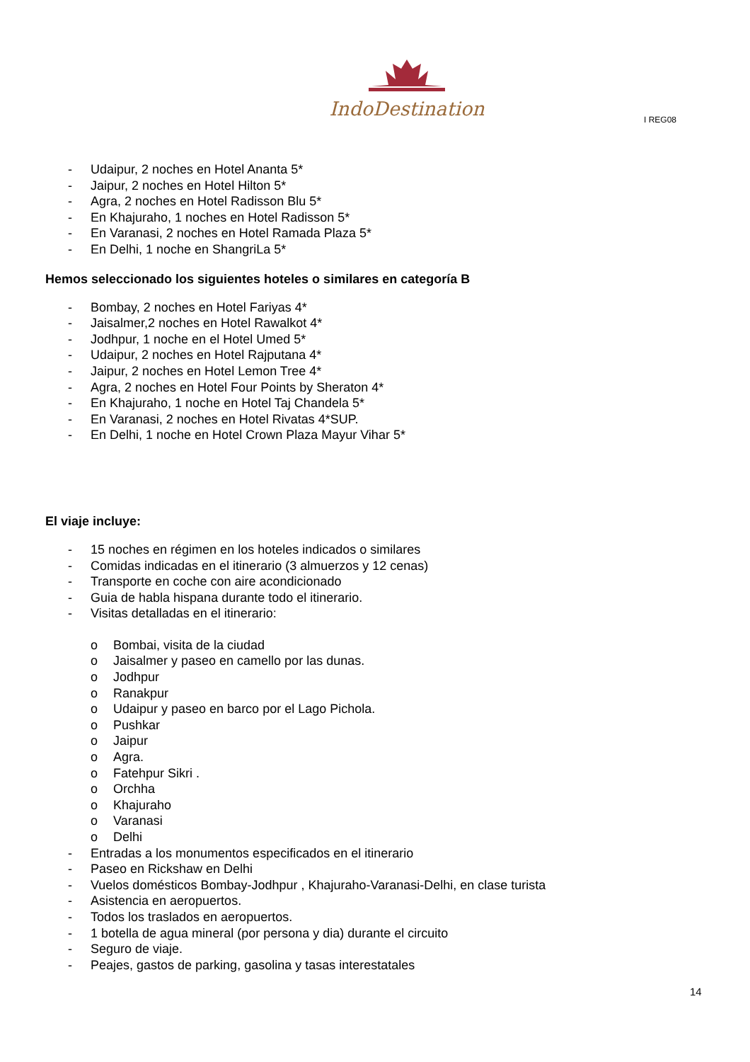IndoDestination
I REG08
- Udaipur, 2 noches en Hotel Ananta 5*
- Jaipur, 2 noches en Hotel Hilton 5*
- Agra, 2 noches en Hotel Radisson Blu 5*
- En Khajuraho, 1 noches en Hotel Radisson 5*
- En Varanasi, 2 noches en Hotel Ramada Plaza 5*
- En Delhi, 1 noche en ShangriLa 5*
Hemos seleccionado los siguientes hoteles o similares en categoría B
- Bombay, 2 noches en Hotel Fariyas 4*
- Jaisalmer,2 noches en Hotel Rawalkot 4*
- Jodhpur, 1 noche en el Hotel Umed 5*
- Udaipur, 2 noches en Hotel Rajputana 4*
- Jaipur, 2 noches en Hotel Lemon Tree 4*
- Agra, 2 noches en Hotel Four Points by Sheraton 4*
- En Khajuraho, 1 noche en Hotel Taj Chandela 5*
- En Varanasi, 2 noches en Hotel Rivatas 4*SUP.
- En Delhi, 1 noche en Hotel Crown Plaza Mayur Vihar 5*
El viaje incluye:
- 15 noches en régimen en los hoteles indicados o similares
- Comidas indicadas en el itinerario (3 almuerzos y 12 cenas)
- Transporte en coche con aire acondicionado
- Guia de habla hispana durante todo el itinerario.
- Visitas detalladas en el itinerario:
o Bombai, visita de la ciudad
o Jaisalmer y paseo en camello por las dunas.
o Jodhpur
o Ranakpur
o Udaipur y paseo en barco por el Lago Pichola.
o Pushkar
o Jaipur
o Agra.
o Fatehpur Sikri .
o Orchha
o Khajuraho
o Varanasi
o Delhi
- Entradas a los monumentos especificados en el itinerario
- Paseo en Rickshaw en Delhi
- Vuelos domésticos Bombay-Jodhpur , Khajuraho-Varanasi-Delhi, en clase turista
- Asistencia en aeropuertos.
- Todos los traslados en aeropuertos.
- 1 botella de agua mineral (por persona y dia) durante el circuito
- Seguro de viaje.
- Peajes, gastos de parking, gasolina y tasas interestatales
14